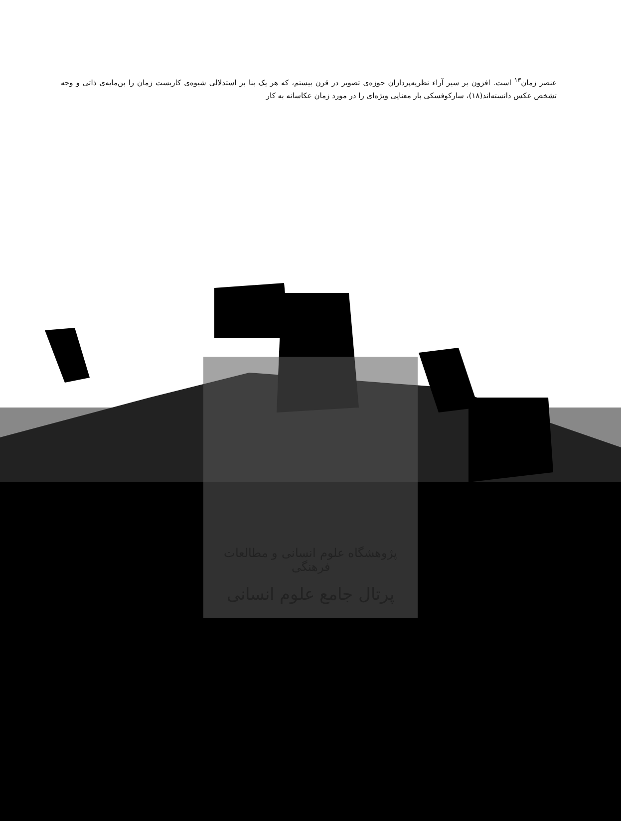عنصر زمان<sup>۱۳</sup> است. افزون بر سیر آراء نظریه‌پردازان حوزه‌ی تصویر در قرن بیستم، که هر یک بنا بر استدلالی شیوه‌ی کاربست زمان را بن‌مایه‌ی ذاتی و وجه تشخص عکس دانسته‌اند(۱۸)، سارکوفسکی بار معنایی ویژه‌ای را در مورد زمان عکاسانه به کار
پژوهشگاه علوم انسانی و مطالعات فرهنگی
پرتال جامع علوم انسانی